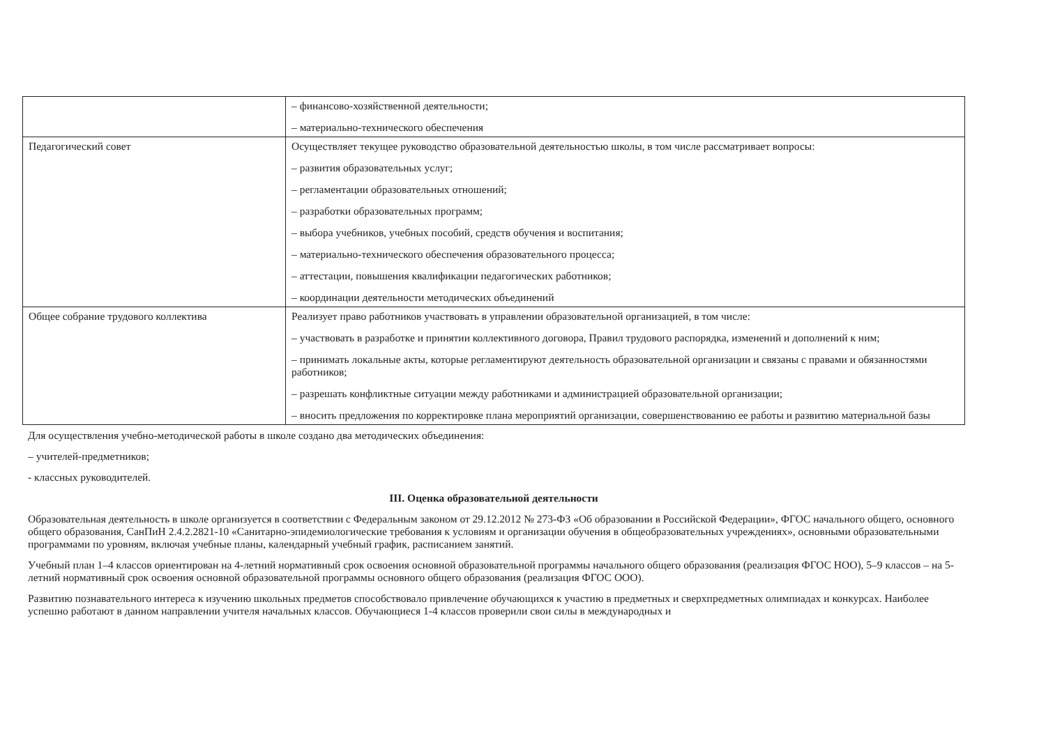| | – финансово-хозяйственной деятельности; – материально-технического обеспечения |
| Педагогический совет | Осуществляет текущее руководство образовательной деятельностью школы, в том числе рассматривает вопросы: – развития образовательных услуг; – регламентации образовательных отношений; – разработки образовательных программ; – выбора учебников, учебных пособий, средств обучения и воспитания; – материально-технического обеспечения образовательного процесса; – аттестации, повышения квалификации педагогических работников; – координации деятельности методических объединений |
| Общее собрание трудового коллектива | Реализует право работников участвовать в управлении образовательной организацией, в том числе: – участвовать в разработке и принятии коллективного договора, Правил трудового распорядка, изменений и дополнений к ним; – принимать локальные акты, которые регламентируют деятельность образовательной организации и связаны с правами и обязанностями работников; – разрешать конфликтные ситуации между работниками и администрацией образовательной организации; – вносить предложения по корректировке плана мероприятий организации, совершенствованию ее работы и развитию материальной базы |
Для осуществления учебно-методической работы в школе создано два методических объединения:
– учителей-предметников;
- классных руководителей.
III. Оценка образовательной деятельности
Образовательная деятельность в школе организуется в соответствии с Федеральным законом от 29.12.2012 № 273-ФЗ «Об образовании в Российской Федерации», ФГОС начального общего, основного общего образования, СанПиН 2.4.2.2821-10 «Санитарно-эпидемиологические требования к условиям и организации обучения в общеобразовательных учреждениях», основными образовательными программами по уровням, включая учебные планы, календарный учебный график, расписанием занятий.
Учебный план 1–4 классов ориентирован на 4-летний нормативный срок освоения основной образовательной программы начального общего образования (реализация ФГОС НОО), 5–9 классов – на 5-летний нормативный срок освоения основной образовательной программы основного общего образования (реализация ФГОС ООО).
Развитию познавательного интереса к изучению школьных предметов способствовало привлечение обучающихся к участию в предметных и сверхпредметных олимпиадах и конкурсах. Наиболее успешно работают в данном направлении учителя начальных классов. Обучающиеся 1-4 классов проверили свои силы в международных и